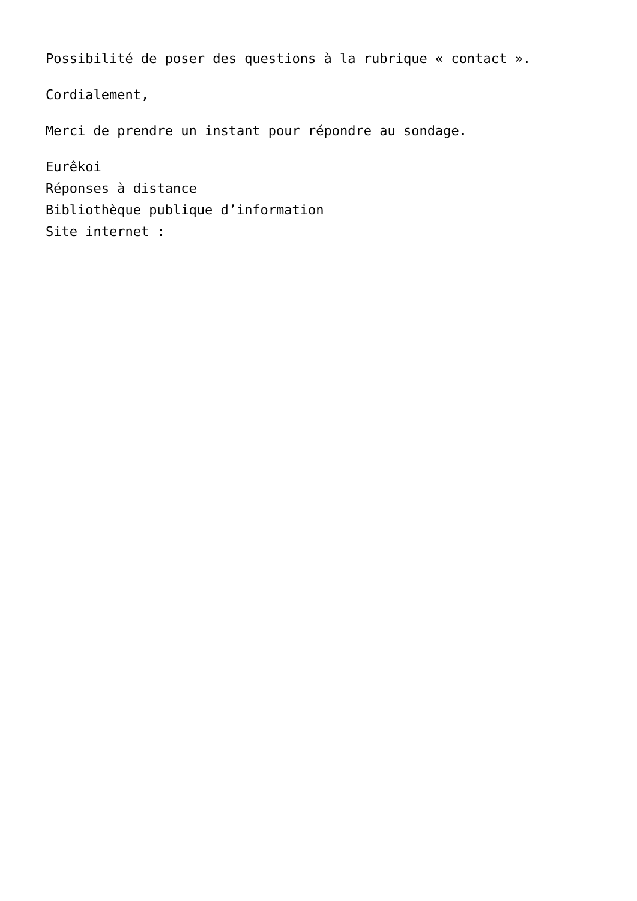Possibilité de poser des questions à la rubrique « contact ».
Cordialement,
Merci de prendre un instant pour répondre au sondage.
Eurêkoi
Réponses à distance
Bibliothèque publique d’information
Site internet :